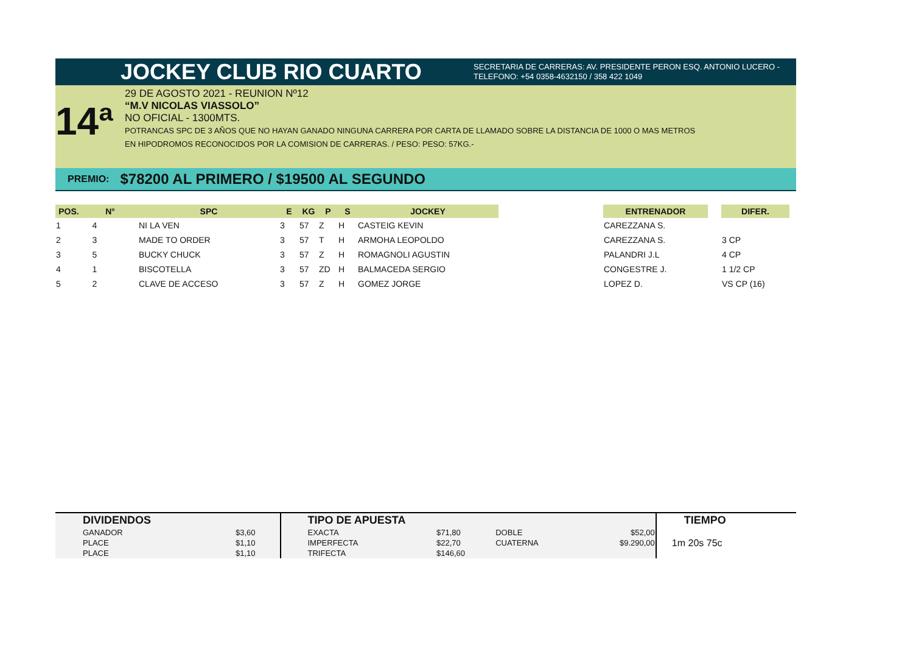JOCKEY CLUB RIO CUARTO
SECRETARIA DE CARRERAS: AV. PRESIDENTE PERON ESQ. ANTONIO LUCERO -
TELEFONO: +54 0358-4632150 / 358 422 1049
14ª
29 DE AGOSTO 2021 - REUNION Nº12
“M.V NICOLAS VIASSOLO”
NO OFICIAL - 1300MTS.
POTRANCAS SPC DE 3 AÑOS QUE NO HAYAN GANADO NINGUNA CARRERA POR CARTA DE LLAMADO SOBRE LA DISTANCIA DE 1000 O MAS METROS
EN HIPODROMOS RECONOCIDOS POR LA COMISION DE CARRERAS. / PESO: PESO: 57KG.-
PREMIO: $78200 AL PRIMERO / $19500 AL SEGUNDO
| POS. | N° | SPC | E | KG | P | S | JOCKEY | | ENTRENADOR | | DIFER. |
| --- | --- | --- | --- | --- | --- | --- | --- | --- | --- | --- | --- |
| 1 | 4 | NI LA VEN | 3 | 57 | Z | H | CASTEIG KEVIN | | CAREZZANA S. | | |
| 2 | 3 | MADE TO ORDER | 3 | 57 | T | H | ARMOHA LEOPOLDO | | CAREZZANA S. | | 3 CP |
| 3 | 5 | BUCKY CHUCK | 3 | 57 | Z | H | ROMAGNOLI AGUSTIN | | PALANDRI J.L | | 4 CP |
| 4 | 1 | BISCOTELLA | 3 | 57 | ZD | H | BALMACEDA SERGIO | | CONGESTRE J. | | 1 1/2 CP |
| 5 | 2 | CLAVE DE ACCESO | 3 | 57 | Z | H | GOMEZ JORGE | | LOPEZ D. | | VS CP (16) |
| DIVIDENDOS | | TIPO DE APUESTA | | | | TIEMPO |
| --- | --- | --- | --- | --- | --- | --- |
| GANADOR | $3,60 | EXACTA | $71,80 | DOBLE | $52,00 | 1m 20s 75c |
| PLACE | $1,10 | IMPERFECTA | $22,70 | CUATERNA | $9.290,00 | |
| PLACE | $1,10 | TRIFECTA | $146,60 | | | |